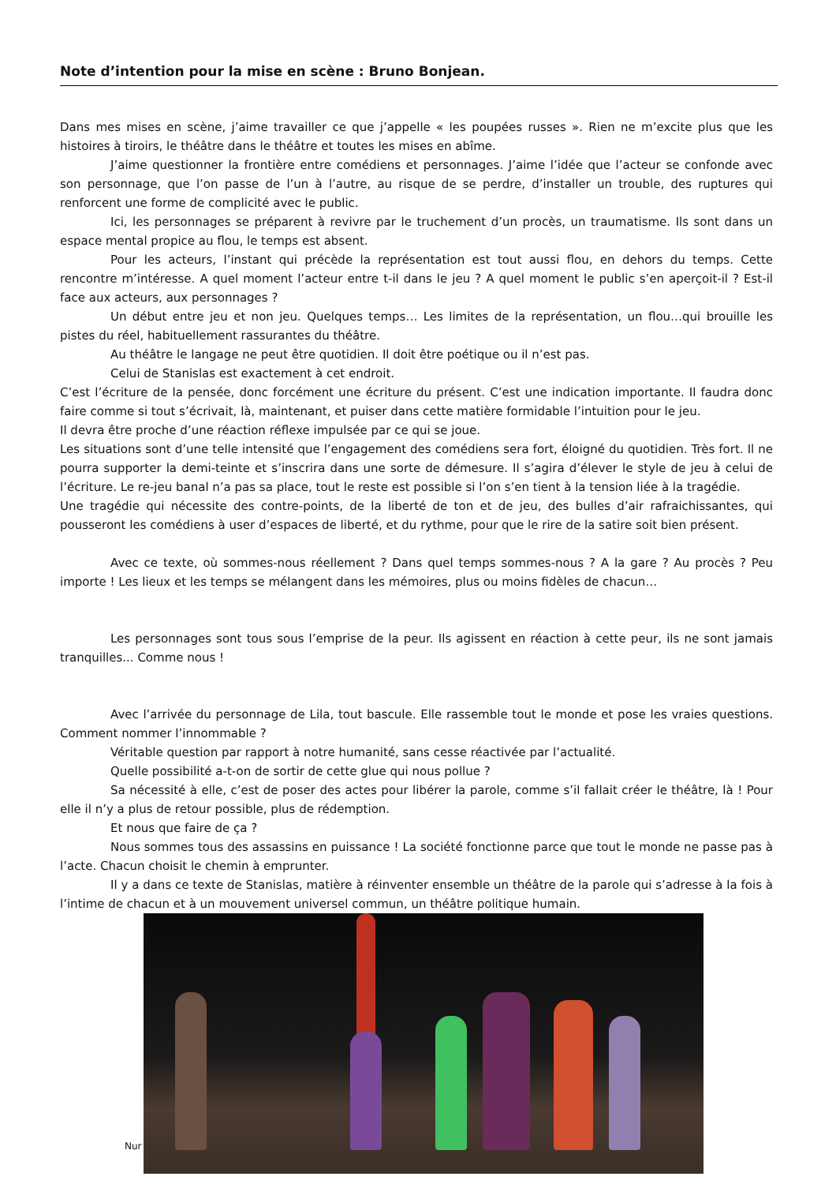Note d’intention pour la mise en scène : Bruno Bonjean.
Dans mes mises en scène, j’aime travailler ce que j’appelle « les poupées russes ». Rien ne m’excite plus que les histoires à tiroirs, le théâtre dans le théâtre et toutes les mises en abîme.
J’aime questionner la frontière entre comédiens et personnages. J’aime l’idée que l’acteur se confonde avec son personnage, que l’on passe de l’un à l’autre, au risque de se perdre, d’installer un trouble, des ruptures qui renforcent une forme de complicité avec le public.
Ici, les personnages se préparent à revivre par le truchement d’un procès, un traumatisme. Ils sont dans un espace mental propice au flou, le temps est absent.
Pour les acteurs, l’instant qui précède la représentation est tout aussi flou, en dehors du temps. Cette rencontre m’intéresse. A quel moment l’acteur entre t-il dans le jeu ? A quel moment le public s’en aperçoit-il ? Est-il face aux acteurs, aux personnages ?
Un début entre jeu et non jeu. Quelques temps… Les limites de la représentation, un flou…qui brouille les pistes du réel, habituellement rassurantes du théâtre.
Au théâtre le langage ne peut être quotidien. Il doit être poétique ou il n’est pas.
Celui de Stanislas est exactement à cet endroit.
C’est l’écriture de la pensée, donc forcément une écriture du présent. C’est une indication importante. Il faudra donc faire comme si tout s’écrivait, là, maintenant, et puiser dans cette matière formidable l’intuition pour le jeu.
Il devra être proche d’une réaction réflexe impulsée par ce qui se joue.
Les situations sont d’une telle intensité que l’engagement des comédiens sera fort, éloigné du quotidien. Très fort. Il ne pourra supporter la demi-teinte et s’inscrira dans une sorte de démesure. Il s’agira d’élever le style de jeu à celui de l’écriture. Le re-jeu banal n’a pas sa place, tout le reste est possible si l’on s’en tient à la tension liée à la tragédie.
Une tragédie qui nécessite des contre-points, de la liberté de ton et de jeu, des bulles d’air rafraichissantes, qui pousseront les comédiens à user d’espaces de liberté, et du rythme, pour que le rire de la satire soit bien présent.
Avec ce texte, où sommes-nous réellement ? Dans quel temps sommes-nous ? A la gare ? Au procès ? Peu importe ! Les lieux et les temps se mélangent dans les mémoires, plus ou moins fidèles de chacun…
Les personnages sont tous sous l’emprise de la peur. Ils agissent en réaction à cette peur, ils ne sont jamais tranquilles... Comme nous !
Avec l’arrivée du personnage de Lila, tout bascule. Elle rassemble tout le monde et pose les vraies questions. Comment nommer l’innommable ?
Véritable question par rapport à notre humanité, sans cesse réactivée par l’actualité.
Quelle possibilité a-t-on de sortir de cette glue qui nous pollue ?
Sa nécessité à elle, c’est de poser des actes pour libérer la parole, comme s’il fallait créer le théâtre, là ! Pour elle il n’y a plus de retour possible, plus de rédemption.
Et nous que faire de ça ?
Nous sommes tous des assassins en puissance ! La société fonctionne parce que tout le monde ne passe pas à l’acte. Chacun choisit le chemin à emprunter.
Il y a dans ce texte de Stanislas, matière à réinventer ensemble un théâtre de la parole qui s’adresse à la fois à l’intime de chacun et à un mouvement universel commun, un théâtre politique humain.
Nur